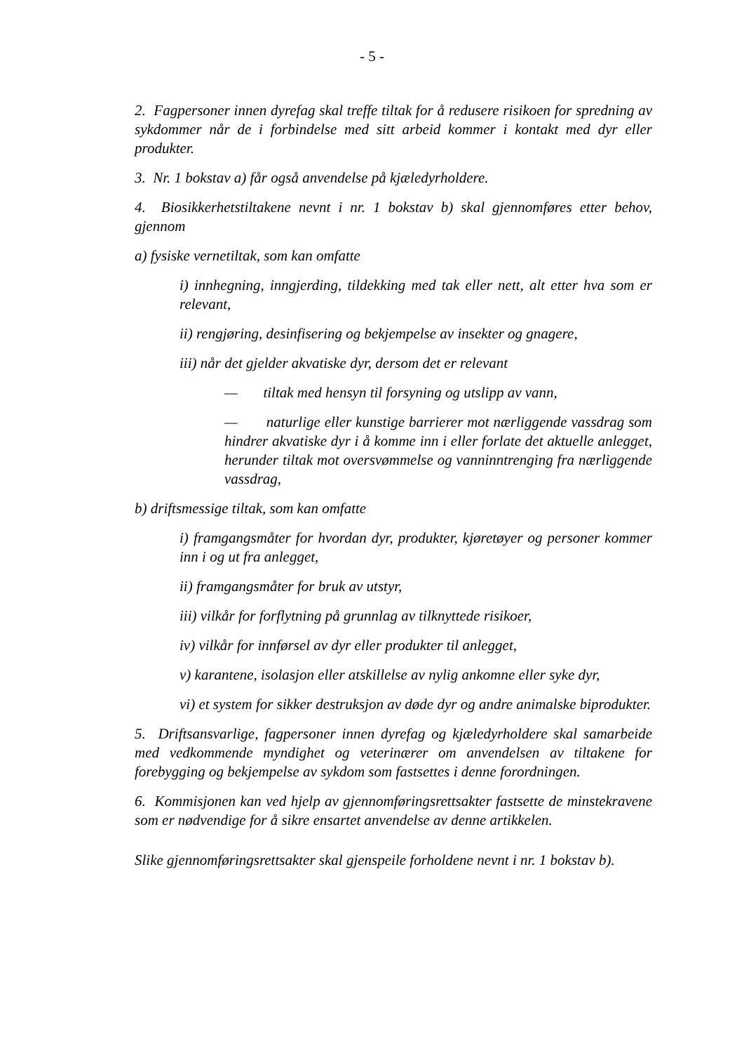- 5 -
2. Fagpersoner innen dyrefag skal treffe tiltak for å redusere risikoen for spredning av sykdommer når de i forbindelse med sitt arbeid kommer i kontakt med dyr eller produkter.
3. Nr. 1 bokstav a) får også anvendelse på kjæledyrholdere.
4. Biosikkerhetstiltakene nevnt i nr. 1 bokstav b) skal gjennomføres etter behov, gjennom
a) fysiske vernetiltak, som kan omfatte
i) innhegning, inngjerding, tildekking med tak eller nett, alt etter hva som er relevant,
ii) rengjøring, desinfisering og bekjempelse av insekter og gnagere,
iii) når det gjelder akvatiske dyr, dersom det er relevant
— tiltak med hensyn til forsyning og utslipp av vann,
— naturlige eller kunstige barrierer mot nærliggende vassdrag som hindrer akvatiske dyr i å komme inn i eller forlate det aktuelle anlegget, herunder tiltak mot oversvømmelse og vanninntrenging fra nærliggende vassdrag,
b) driftsmessige tiltak, som kan omfatte
i) framgangsmåter for hvordan dyr, produkter, kjøretøyer og personer kommer inn i og ut fra anlegget,
ii) framgangsmåter for bruk av utstyr,
iii) vilkår for forflytning på grunnlag av tilknyttede risikoer,
iv) vilkår for innførsel av dyr eller produkter til anlegget,
v) karantene, isolasjon eller atskillelse av nylig ankomne eller syke dyr,
vi) et system for sikker destruksjon av døde dyr og andre animalske biprodukter.
5. Driftsansvarlige, fagpersoner innen dyrefag og kjæledyrholdere skal samarbeide med vedkommende myndighet og veterinærer om anvendelsen av tiltakene for forebygging og bekjempelse av sykdom som fastsettes i denne forordningen.
6. Kommisjonen kan ved hjelp av gjennomføringsrettsakter fastsette de minstekravene som er nødvendige for å sikre ensartet anvendelse av denne artikkelen.
Slike gjennomføringsrettsakter skal gjenspeile forholdene nevnt i nr. 1 bokstav b).